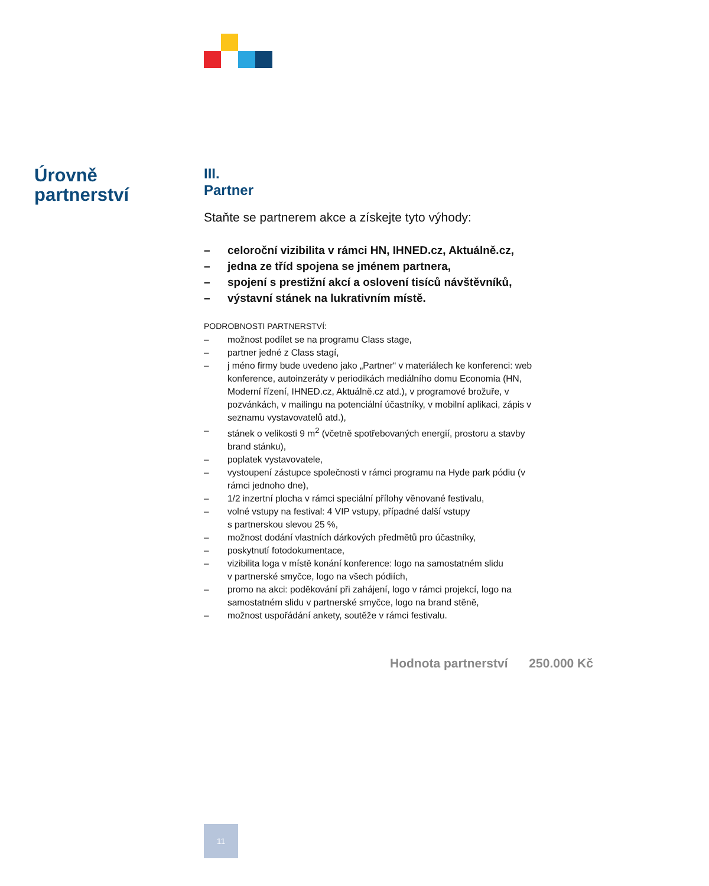Úrovně
partnerství
III.
Partner
Staňte se partnerem akce a získejte tyto výhody:
– celoroční vizibilita v rámci HN, IHNED.cz, Aktuálně.cz,
– jedna ze tříd spojena se jménem partnera,
– spojení s prestižní akcí a oslovení tisíců návštěvníků,
– výstavní stánek na lukrativním místě.
PODROBNOSTI PARTNERSTVÍ:
– možnost podílet se na programu Class stage,
– partner jedné z Class stagí,
– j méno firmy bude uvedeno jako „Partner“ v materiálech ke konferenci: web konference, autoinzeráty v periodikách mediálního domu Economia (HN, Moderní řízení, IHNED.cz, Aktuálně.cz atd.), v programové brožuře, v pozvánkách, v mailingu na potenciální účastníky, v mobilní aplikaci, zápis v seznamu vystavovatelů atd.),
– stánek o velikosti 9 m<sup>2</sup> (včetně spotřebovaných energií, prostoru a stavby brand stánku),
– poplatek vystavovatele,
– vystoupení zástupce společnosti v rámci programu na Hyde park pódiu (v rámci jednoho dne),
– 1/2 inzertní plocha v rámci speciální přílohy věnované festivalu,
– volné vstupy na festival: 4 VIP vstupy, případné další vstupy
s partnerskou slevou 25 %,
– možnost dodání vlastních dárkových předmětů pro účastníky,
– poskytnutí fotodokumentace,
– vizibilita loga v místě konání konference: logo na samostatném slidu
v partnerské smyčce, logo na všech pódiích,
– promo na akci: poděkování při zahájení, logo v rámci projekcí, logo na samostatném slidu v partnerské smyčce, logo na brand stěně,
– možnost uspořádání ankety, soutěže v rámci festivalu.
Hodnota partnerství 250.000 Kč
11